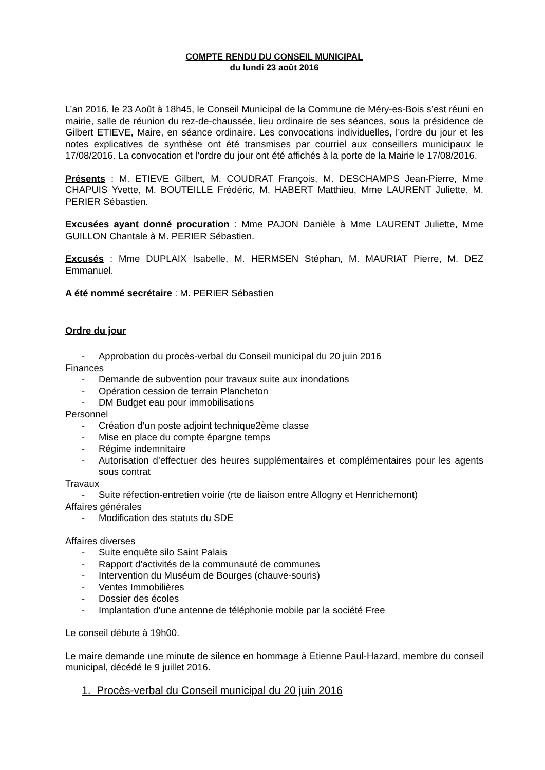COMPTE RENDU DU CONSEIL MUNICIPAL
du lundi 23 août 2016
L’an 2016, le 23 Août à 18h45, le Conseil Municipal de la Commune de Méry-es-Bois s’est réuni en mairie, salle de réunion du rez-de-chaussée, lieu ordinaire de ses séances, sous la présidence de Gilbert ETIEVE, Maire, en séance ordinaire. Les convocations individuelles, l’ordre du jour et les notes explicatives de synthèse ont été transmises par courriel aux conseillers municipaux le 17/08/2016. La convocation et l’ordre du jour ont été affichés à la porte de la Mairie le 17/08/2016.
Présents : M. ETIEVE Gilbert, M. COUDRAT François, M. DESCHAMPS Jean-Pierre, Mme CHAPUIS Yvette, M. BOUTEILLE Frédéric, M. HABERT Matthieu, Mme LAURENT Juliette, M. PERIER Sébastien.
Excusées ayant donné procuration : Mme PAJON Danièle à Mme LAURENT Juliette, Mme GUILLON Chantale à M. PERIER Sébastien.
Excusés : Mme DUPLAIX Isabelle, M. HERMSEN Stéphan, M. MAURIAT Pierre, M. DEZ Emmanuel.
A été nommé secrétaire : M. PERIER Sébastien
Ordre du jour
- Approbation du procès-verbal du Conseil municipal du 20 juin 2016
Finances
- Demande de subvention pour travaux suite aux inondations
- Opération cession de terrain Plancheton
- DM Budget eau pour immobilisations
Personnel
- Création d’un poste adjoint technique2ème classe
- Mise en place du compte épargne temps
- Régime indemnitaire
- Autorisation d’effectuer des heures supplémentaires et complémentaires pour les agents sous contrat
Travaux
- Suite réfection-entretien voirie (rte de liaison entre Allogny et Henrichemont)
Affaires générales
- Modification des statuts du SDE
Affaires diverses
- Suite enquête silo Saint Palais
- Rapport d’activités de la communauté de communes
- Intervention du Muséum de Bourges (chauve-souris)
- Ventes Immobilières
- Dossier des écoles
- Implantation d’une antenne de téléphonie mobile par la société Free
Le conseil débute à 19h00.
Le maire demande une minute de silence en hommage à Etienne Paul-Hazard, membre du conseil municipal, décédé le 9 juillet 2016.
1. Procès-verbal du Conseil municipal du 20 juin 2016